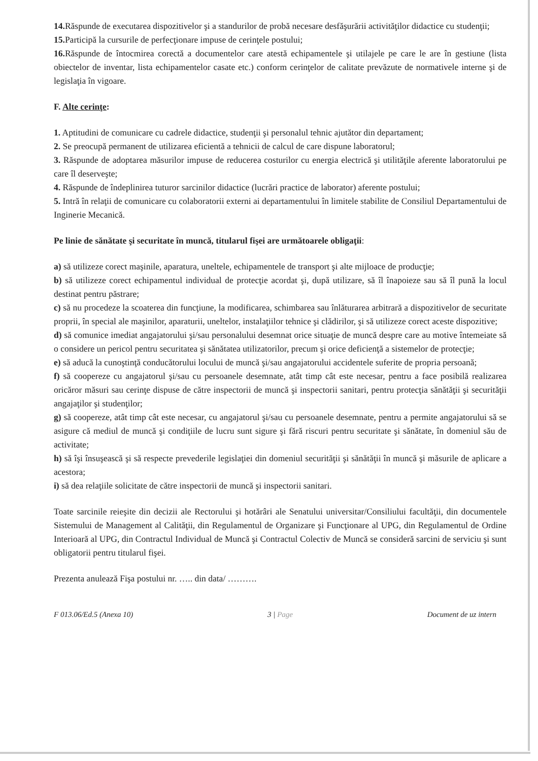14. Răspunde de executarea dispozitivelor şi a standurilor de probă necesare desfăşurării activităţilor didactice cu studenţii;
15. Participă la cursurile de perfecţionare impuse de cerinţele postului;
16. Răspunde de întocmirea corectă a documentelor care atestă echipamentele şi utilajele pe care le are în gestiune (lista obiectelor de inventar, lista echipamentelor casate etc.) conform cerinţelor de calitate prevăzute de normativele interne şi de legislaţia în vigoare.
F. Alte cerinţe:
1. Aptitudini de comunicare cu cadrele didactice, studenţii şi personalul tehnic ajutător din departament;
2. Se preocupă permanent de utilizarea eficientă a tehnicii de calcul de care dispune laboratorul;
3. Răspunde de adoptarea măsurilor impuse de reducerea costurilor cu energia electrică şi utilităţile aferente laboratorului pe care îl deserveşte;
4. Răspunde de îndeplinirea tuturor sarcinilor didactice (lucrări practice de laborator) aferente postului;
5. Intră în relaţii de comunicare cu colaboratorii externi ai departamentului în limitele stabilite de Consiliul Departamentului de Inginerie Mecanică.
Pe linie de sănătate şi securitate în muncă, titularul fişei are următoarele obligaţii:
a) să utilizeze corect maşinile, aparatura, uneltele, echipamentele de transport şi alte mijloace de producţie;
b) să utilizeze corect echipamentul individual de protecţie acordat şi, după utilizare, să îl înapoieze sau să îl pună la locul destinat pentru păstrare;
c) să nu procedeze la scoaterea din funcţiune, la modificarea, schimbarea sau înlăturarea arbitrară a dispozitivelor de securitate proprii, în special ale maşinilor, aparaturii, uneltelor, instalaţiilor tehnice şi clădirilor, şi să utilizeze corect aceste dispozitive;
d) să comunice imediat angajatorului şi/sau personalului desemnat orice situaţie de muncă despre care au motive întemeiate să o considere un pericol pentru securitatea şi sănătatea utilizatorilor, precum şi orice deficienţă a sistemelor de protecţie;
e) să aducă la cunoştinţă conducătorului locului de muncă şi/sau angajatorului accidentele suferite de propria persoană;
f) să coopereze cu angajatorul şi/sau cu persoanele desemnate, atât timp cât este necesar, pentru a face posibilă realizarea oricăror măsuri sau cerinţe dispuse de către inspectorii de muncă şi inspectorii sanitari, pentru protecţia sănătăţii şi securităţii angajaţilor şi studenţilor;
g) să coopereze, atât timp cât este necesar, cu angajatorul şi/sau cu persoanele desemnate, pentru a permite angajatorului să se asigure că mediul de muncă şi condiţiile de lucru sunt sigure şi fără riscuri pentru securitate şi sănătate, în domeniul său de activitate;
h) să îşi însuşească şi să respecte prevederile legislaţiei din domeniul securităţii şi sănătăţii în muncă şi măsurile de aplicare a acestora;
i) să dea relaţiile solicitate de către inspectorii de muncă şi inspectorii sanitari.
Toate sarcinile reieşite din decizii ale Rectorului şi hotărâri ale Senatului universitar/Consiliului facultăţii, din documentele Sistemului de Management al Calităţii, din Regulamentul de Organizare şi Funcţionare al UPG, din Regulamentul de Ordine Interioară al UPG, din Contractul Individual de Muncă şi Contractul Colectiv de Muncă se consideră sarcini de serviciu şi sunt obligatorii pentru titularul fişei.
Prezenta anulează Fişa postului nr. ….. din data/ ……….
F 013.06/Ed.5 (Anexa 10) 3 | Page Document de uz intern